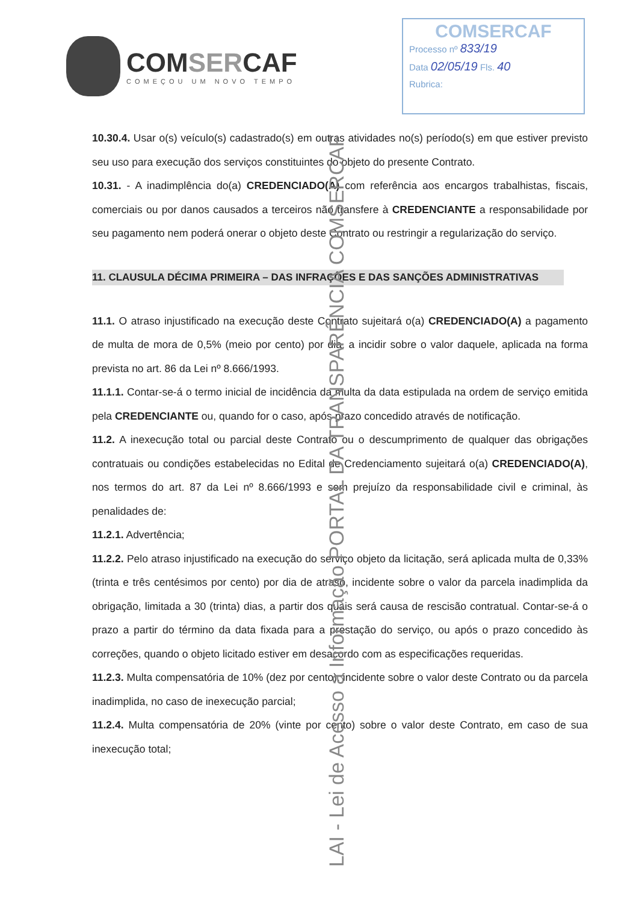COMSERCAF
COMEÇOU UM NOVO TEMPO
COMSERCAF
Processo nº 833/19
Data 02/05/19 Fls. 40
Rubrica:
10.30.4. Usar o(s) veículo(s) cadastrado(s) em outras atividades no(s) período(s) em que estiver previsto seu uso para execução dos serviços constituintes do objeto do presente Contrato.
10.31. - A inadimplência do(a) CREDENCIADO(A) com referência aos encargos trabalhistas, fiscais, comerciais ou por danos causados a terceiros não transfere à CREDENCIANTE a responsabilidade por seu pagamento nem poderá onerar o objeto deste Contrato ou restringir a regularização do serviço.
11. CLAUSULA DÉCIMA PRIMEIRA – DAS INFRAÇÕES E DAS SANÇÕES ADMINISTRATIVAS
11.1. O atraso injustificado na execução deste Contrato sujeitará o(a) CREDENCIADO(A) a pagamento de multa de mora de 0,5% (meio por cento) por dia, a incidir sobre o valor daquele, aplicada na forma prevista no art. 86 da Lei nº 8.666/1993.
11.1.1. Contar-se-á o termo inicial de incidência da multa da data estipulada na ordem de serviço emitida pela CREDENCIANTE ou, quando for o caso, após prazo concedido através de notificação.
11.2. A inexecução total ou parcial deste Contrato ou o descumprimento de qualquer das obrigações contratuais ou condições estabelecidas no Edital de Credenciamento sujeitará o(a) CREDENCIADO(A), nos termos do art. 87 da Lei nº 8.666/1993 e sem prejuízo da responsabilidade civil e criminal, às penalidades de:
11.2.1. Advertência;
11.2.2. Pelo atraso injustificado na execução do serviço objeto da licitação, será aplicada multa de 0,33% (trinta e três centésimos por cento) por dia de atraso, incidente sobre o valor da parcela inadimplida da obrigação, limitada a 30 (trinta) dias, a partir dos quais será causa de rescisão contratual. Contar-se-á o prazo a partir do término da data fixada para a prestação do serviço, ou após o prazo concedido às correções, quando o objeto licitado estiver em desacordo com as especificações requeridas.
11.2.3. Multa compensatória de 10% (dez por cento), incidente sobre o valor deste Contrato ou da parcela inadimplida, no caso de inexecução parcial;
11.2.4. Multa compensatória de 20% (vinte por cento) sobre o valor deste Contrato, em caso de sua inexecução total;
LAI - Lei de Acesso a Informação PORTAL DA TRANSPARÊNCIA COMSERCAF